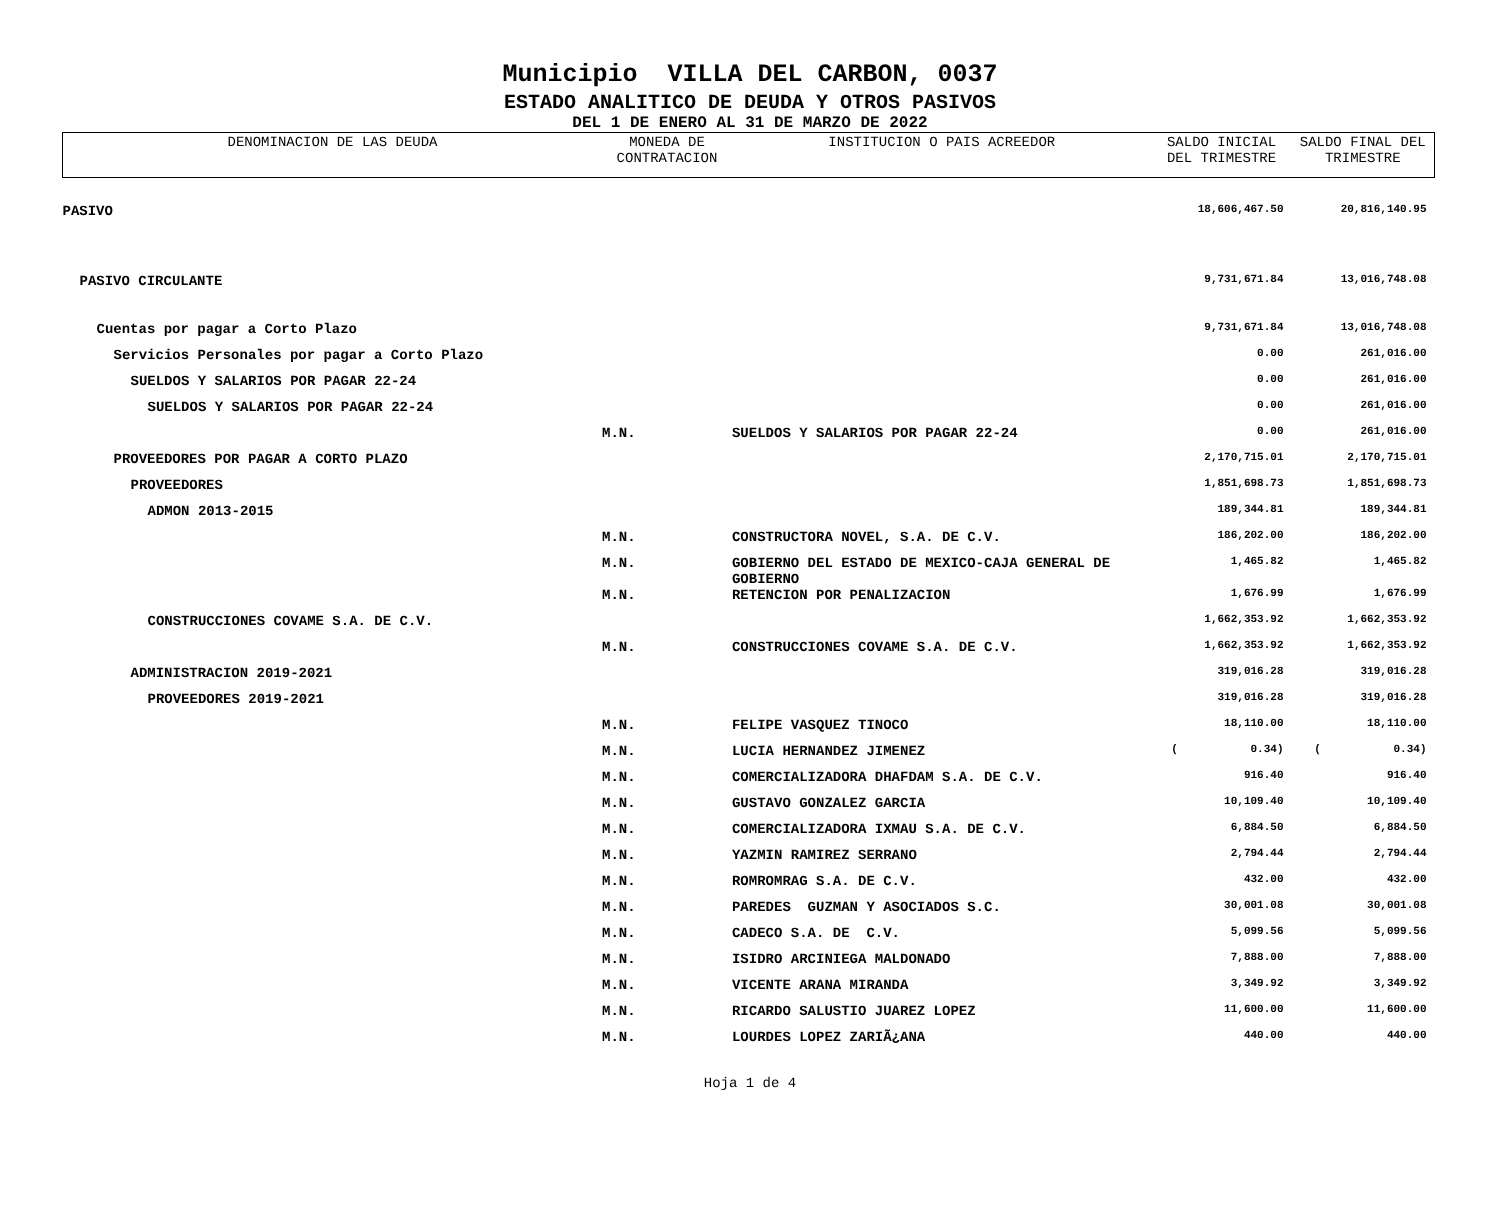Municipio VILLA DEL CARBON, 0037
ESTADO ANALITICO DE DEUDA Y OTROS PASIVOS
DEL 1 DE ENERO AL 31 DE MARZO DE 2022
| DENOMINACION DE LAS DEUDA | MONEDA DE CONTRATACION | INSTITUCION O PAIS ACREEDOR | SALDO INICIAL DEL TRIMESTRE | SALDO FINAL DEL TRIMESTRE |
| --- | --- | --- | --- | --- |
| PASIVO | | | 18,606,467.50 | 20,816,140.95 |
| PASIVO CIRCULANTE | | | 9,731,671.84 | 13,016,748.08 |
| Cuentas por pagar a Corto Plazo | | | 9,731,671.84 | 13,016,748.08 |
| Servicios Personales por pagar a Corto Plazo | | | 0.00 | 261,016.00 |
| SUELDOS Y SALARIOS POR PAGAR 22-24 | | | 0.00 | 261,016.00 |
| SUELDOS Y SALARIOS POR PAGAR 22-24 | | | 0.00 | 261,016.00 |
| | M.N. | SUELDOS Y SALARIOS POR PAGAR 22-24 | 0.00 | 261,016.00 |
| PROVEEDORES POR PAGAR A CORTO PLAZO | | | 2,170,715.01 | 2,170,715.01 |
| PROVEEDORES | | | 1,851,698.73 | 1,851,698.73 |
| ADMON 2013-2015 | | | 189,344.81 | 189,344.81 |
| | M.N. | CONSTRUCTORA NOVEL, S.A. DE C.V. | 186,202.00 | 186,202.00 |
| | M.N. | GOBIERNO DEL ESTADO DE MEXICO-CAJA GENERAL DE GOBIERNO | 1,465.82 | 1,465.82 |
| | M.N. | RETENCION POR PENALIZACION | 1,676.99 | 1,676.99 |
| CONSTRUCCIONES COVAME S.A. DE C.V. | | | 1,662,353.92 | 1,662,353.92 |
| | M.N. | CONSTRUCCIONES COVAME S.A. DE C.V. | 1,662,353.92 | 1,662,353.92 |
| ADMINISTRACION 2019-2021 | | | 319,016.28 | 319,016.28 |
| PROVEEDORES 2019-2021 | | | 319,016.28 | 319,016.28 |
| | M.N. | FELIPE VASQUEZ TINOCO | 18,110.00 | 18,110.00 |
| | M.N. | LUCIA HERNANDEZ JIMENEZ | ( 0.34) | ( 0.34) |
| | M.N. | COMERCIALIZADORA DHAFDAM S.A. DE C.V. | 916.40 | 916.40 |
| | M.N. | GUSTAVO GONZALEZ GARCIA | 10,109.40 | 10,109.40 |
| | M.N. | COMERCIALIZADORA IXMAU S.A. DE C.V. | 6,884.50 | 6,884.50 |
| | M.N. | YAZMIN RAMIREZ SERRANO | 2,794.44 | 2,794.44 |
| | M.N. | ROMROMRAG S.A. DE C.V. | 432.00 | 432.00 |
| | M.N. | PAREDES GUZMAN Y ASOCIADOS S.C. | 30,001.08 | 30,001.08 |
| | M.N. | CADECO S.A. DE C.V. | 5,099.56 | 5,099.56 |
| | M.N. | ISIDRO ARCINIEGA MALDONADO | 7,888.00 | 7,888.00 |
| | M.N. | VICENTE ARANA MIRANDA | 3,349.92 | 3,349.92 |
| | M.N. | RICARDO SALUSTIO JUAREZ LOPEZ | 11,600.00 | 11,600.00 |
| | M.N. | LOURDES LOPEZ ZARIÃ¿ANA | 440.00 | 440.00 |
Hoja 1 de 4